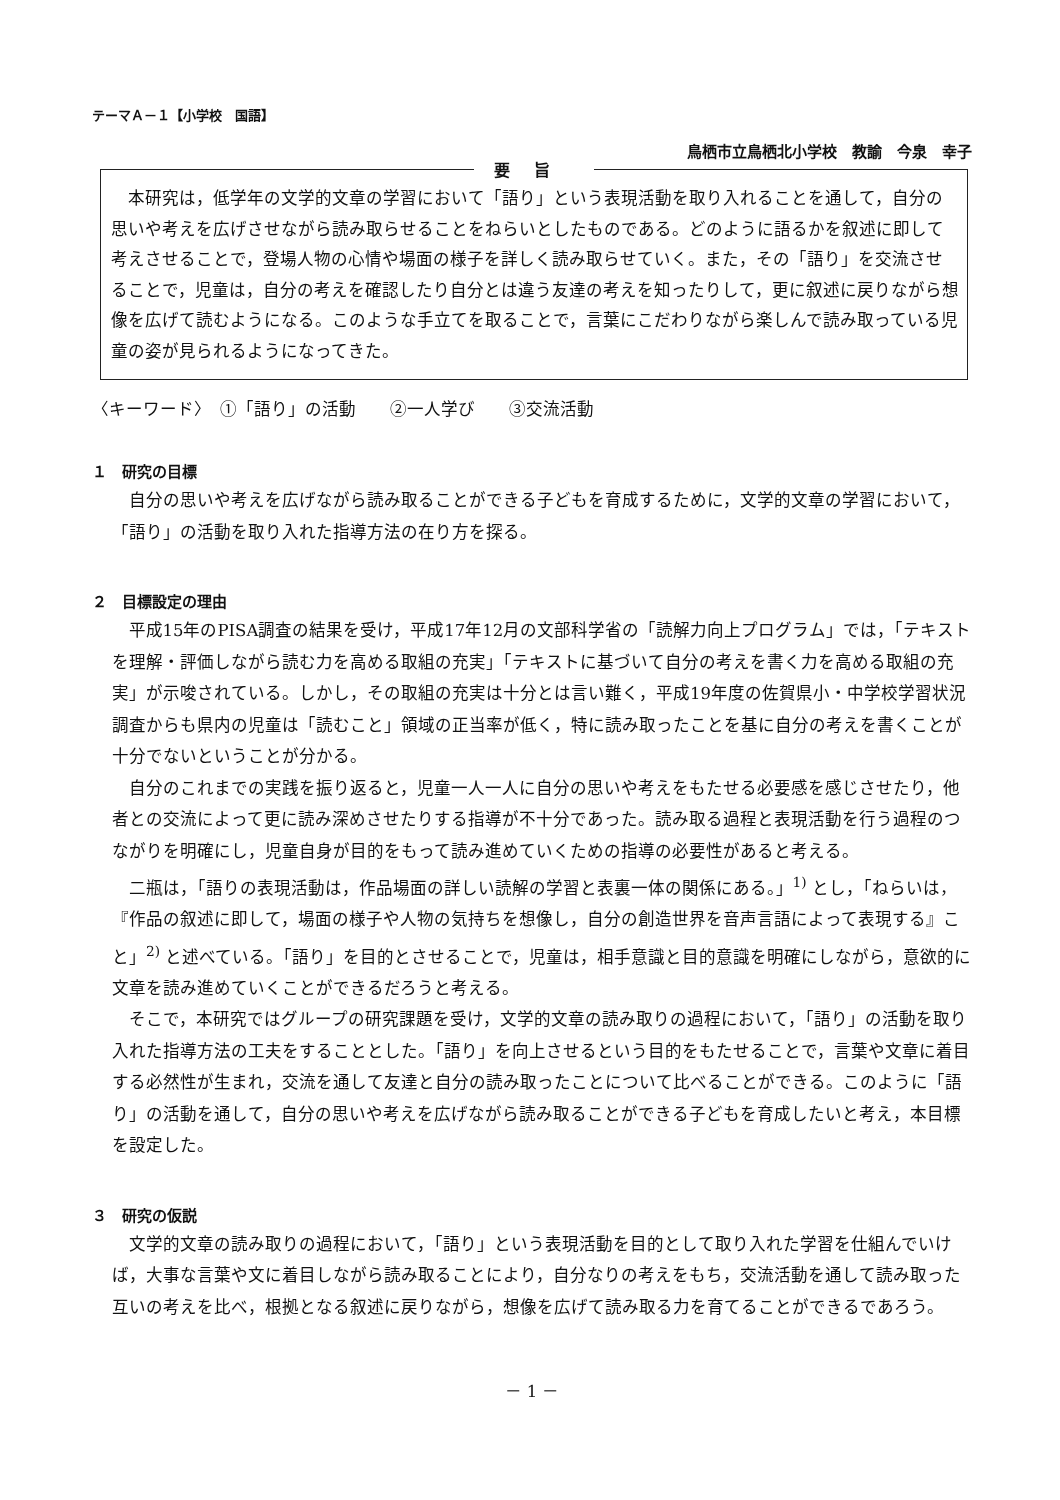テーマＡ－１【小学校　国語】
鳥栖市立鳥栖北小学校　教諭　今泉　幸子
要旨
　本研究は，低学年の文学的文章の学習において「語り」という表現活動を取り入れることを通して，自分の思いや考えを広げさせながら読み取らせることをねらいとしたものである。どのように語るかを叙述に即して考えさせることで，登場人物の心情や場面の様子を詳しく読み取らせていく。また，その「語り」を交流させることで，児童は，自分の考えを確認したり自分とは違う友達の考えを知ったりして，更に叙述に戻りながら想像を広げて読むようになる。このような手立てを取ることで，言葉にこだわりながら楽しんで読み取っている児童の姿が見られるようになってきた。
〈キーワード〉　①「語り」の活動　　②一人学び　　③交流活動
１　研究の目標
自分の思いや考えを広げながら読み取ることができる子どもを育成するために，文学的文章の学習において，「語り」の活動を取り入れた指導方法の在り方を探る。
２　目標設定の理由
平成15年のPISA調査の結果を受け，平成17年12月の文部科学省の「読解力向上プログラム」では，「テキストを理解・評価しながら読む力を高める取組の充実」「テキストに基づいて自分の考えを書く力を高める取組の充実」が示唆されている。しかし，その取組の充実は十分とは言い難く，平成19年度の佐賀県小・中学校学習状況調査からも県内の児童は「読むこと」領域の正当率が低く，特に読み取ったことを基に自分の考えを書くことが十分でないということが分かる。
自分のこれまでの実践を振り返ると，児童一人一人に自分の思いや考えをもたせる必要感を感じさせたり，他者との交流によって更に読み深めさせたりする指導が不十分であった。読み取る過程と表現活動を行う過程のつながりを明確にし，児童自身が目的をもって読み進めていくための指導の必要性があると考える。
二瓶は，「語りの表現活動は，作品場面の詳しい読解の学習と表裏一体の関係にある。」<sup>1)</sup> とし，「ねらいは，『作品の叙述に即して，場面の様子や人物の気持ちを想像し，自分の創造世界を音声言語によって表現する』こと」<sup>2)</sup> と述べている。「語り」を目的とさせることで，児童は，相手意識と目的意識を明確にしながら，意欲的に文章を読み進めていくことができるだろうと考える。
そこで，本研究ではグループの研究課題を受け，文学的文章の読み取りの過程において，「語り」の活動を取り入れた指導方法の工夫をすることとした。「語り」を向上させるという目的をもたせることで，言葉や文章に着目する必然性が生まれ，交流を通して友達と自分の読み取ったことについて比べることができる。このように「語り」の活動を通して，自分の思いや考えを広げながら読み取ることができる子どもを育成したいと考え，本目標を設定した。
３　研究の仮説
文学的文章の読み取りの過程において，「語り」という表現活動を目的として取り入れた学習を仕組んでいけば，大事な言葉や文に着目しながら読み取ることにより，自分なりの考えをもち，交流活動を通して読み取った互いの考えを比べ，根拠となる叙述に戻りながら，想像を広げて読み取る力を育てることができるであろう。
－ 1 －